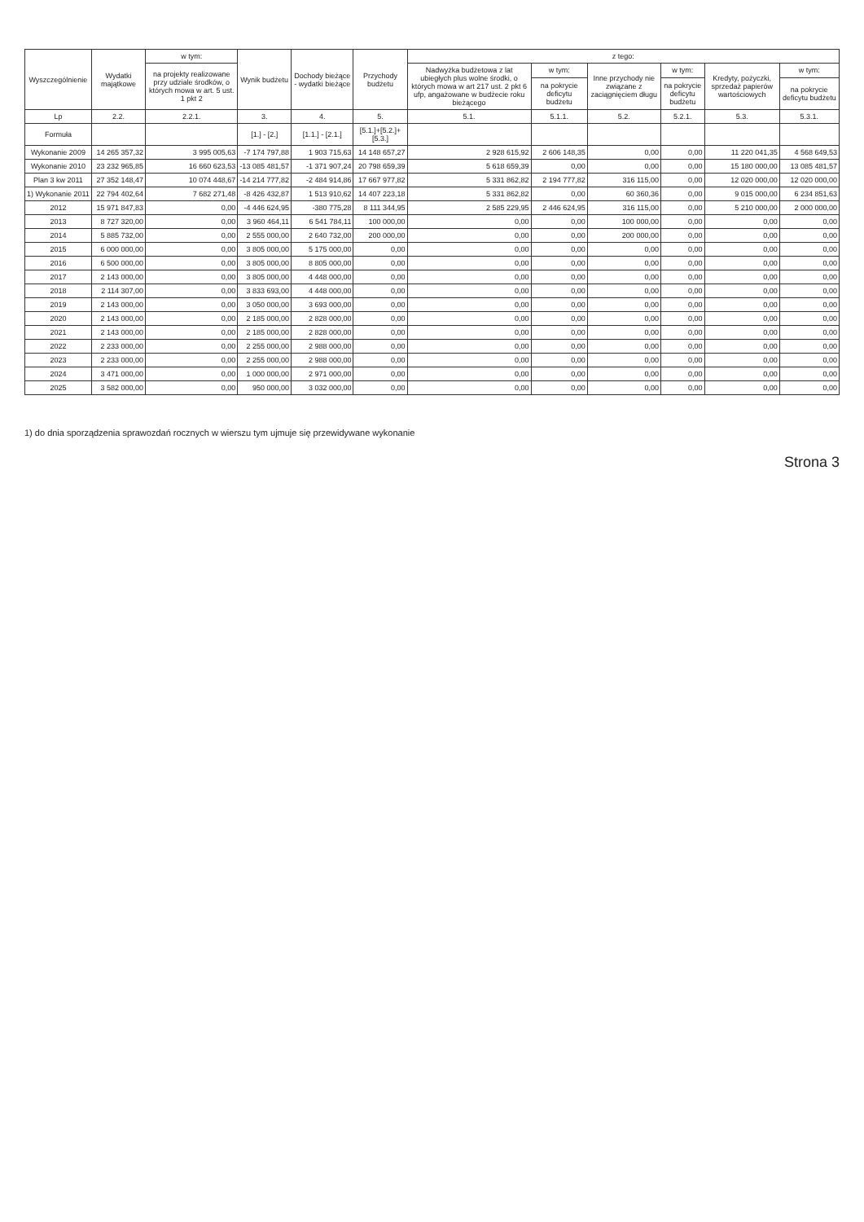| Wyszczególnienie | Wydatki majątkowe | w tym: | Wynik budżetu | Dochody bieżące - wydatki bieżące | Przychody budżetu | z tego: | | | | | |
| --- | --- | --- | --- | --- | --- | --- | --- | --- | --- | --- | --- |
| | | na projekty realizowane przy udziale środków, o których mowa w art. 5 ust. 1 pkt 2 | | | | Nadwyżka budżetowa z lat ubiegłych plus wolne środki, o których mowa w art 217 ust. 2 pkt 6 ufp, angażowane w budżecie roku bieżącego | w tym: | Inne przychody nie związane z zaciągnięciem długu | w tym: | Kredyty, pożyczki, sprzedaż papierów wartościowych | w tym: |
| | | | | | | | na pokrycie deficytu budżetu | | na pokrycie deficytu budżetu | | na pokrycie deficytu budżetu |
| Lp | 2.2. | 2.2.1. | 3. | 4. | 5. | 5.1. | 5.1.1. | 5.2. | 5.2.1. | 5.3. | 5.3.1. |
| Formuła | | | [1.] - [2.] | [1.1.] - [2.1.] | [5.1.]+[5.2.]+[5.3.] | | | | | | |
| Wykonanie 2009 | 14 265 357,32 | 3 995 005,63 | -7 174 797,88 | 1 903 715,63 | 14 148 657,27 | 2 928 615,92 | 2 606 148,35 | 0,00 | 0,00 | 11 220 041,35 | 4 568 649,53 |
| Wykonanie 2010 | 23 232 965,85 | 16 660 623,53 | -13 085 481,57 | -1 371 907,24 | 20 798 659,39 | 5 618 659,39 | 0,00 | 0,00 | 0,00 | 15 180 000,00 | 13 085 481,57 |
| Plan 3 kw 2011 | 27 352 148,47 | 10 074 448,67 | -14 214 777,82 | -2 484 914,86 | 17 667 977,82 | 5 331 862,82 | 2 194 777,82 | 316 115,00 | 0,00 | 12 020 000,00 | 12 020 000,00 |
| 1) Wykonanie 2011 | 22 794 402,64 | 7 682 271,48 | -8 426 432,87 | 1 513 910,62 | 14 407 223,18 | 5 331 862,82 | 0,00 | 60 360,36 | 0,00 | 9 015 000,00 | 6 234 851,63 |
| 2012 | 15 971 847,83 | 0,00 | -4 446 624,95 | -380 775,28 | 8 111 344,95 | 2 585 229,95 | 2 446 624,95 | 316 115,00 | 0,00 | 5 210 000,00 | 2 000 000,00 |
| 2013 | 8 727 320,00 | 0,00 | 3 960 464,11 | 6 541 784,11 | 100 000,00 | 0,00 | 0,00 | 100 000,00 | 0,00 | 0,00 | 0,00 |
| 2014 | 5 885 732,00 | 0,00 | 2 555 000,00 | 2 640 732,00 | 200 000,00 | 0,00 | 0,00 | 200 000,00 | 0,00 | 0,00 | 0,00 |
| 2015 | 6 000 000,00 | 0,00 | 3 805 000,00 | 5 175 000,00 | 0,00 | 0,00 | 0,00 | 0,00 | 0,00 | 0,00 | 0,00 |
| 2016 | 6 500 000,00 | 0,00 | 3 805 000,00 | 8 805 000,00 | 0,00 | 0,00 | 0,00 | 0,00 | 0,00 | 0,00 | 0,00 |
| 2017 | 2 143 000,00 | 0,00 | 3 805 000,00 | 4 448 000,00 | 0,00 | 0,00 | 0,00 | 0,00 | 0,00 | 0,00 | 0,00 |
| 2018 | 2 114 307,00 | 0,00 | 3 833 693,00 | 4 448 000,00 | 0,00 | 0,00 | 0,00 | 0,00 | 0,00 | 0,00 | 0,00 |
| 2019 | 2 143 000,00 | 0,00 | 3 050 000,00 | 3 693 000,00 | 0,00 | 0,00 | 0,00 | 0,00 | 0,00 | 0,00 | 0,00 |
| 2020 | 2 143 000,00 | 0,00 | 2 185 000,00 | 2 828 000,00 | 0,00 | 0,00 | 0,00 | 0,00 | 0,00 | 0,00 | 0,00 |
| 2021 | 2 143 000,00 | 0,00 | 2 185 000,00 | 2 828 000,00 | 0,00 | 0,00 | 0,00 | 0,00 | 0,00 | 0,00 | 0,00 |
| 2022 | 2 233 000,00 | 0,00 | 2 255 000,00 | 2 988 000,00 | 0,00 | 0,00 | 0,00 | 0,00 | 0,00 | 0,00 | 0,00 |
| 2023 | 2 233 000,00 | 0,00 | 2 255 000,00 | 2 988 000,00 | 0,00 | 0,00 | 0,00 | 0,00 | 0,00 | 0,00 | 0,00 |
| 2024 | 3 471 000,00 | 0,00 | 1 000 000,00 | 2 971 000,00 | 0,00 | 0,00 | 0,00 | 0,00 | 0,00 | 0,00 | 0,00 |
| 2025 | 3 582 000,00 | 0,00 | 950 000,00 | 3 032 000,00 | 0,00 | 0,00 | 0,00 | 0,00 | 0,00 | 0,00 | 0,00 |
1) do dnia sporządzenia sprawozdań rocznych w wierszu tym ujmuje się przewidywane wykonanie
Strona 3